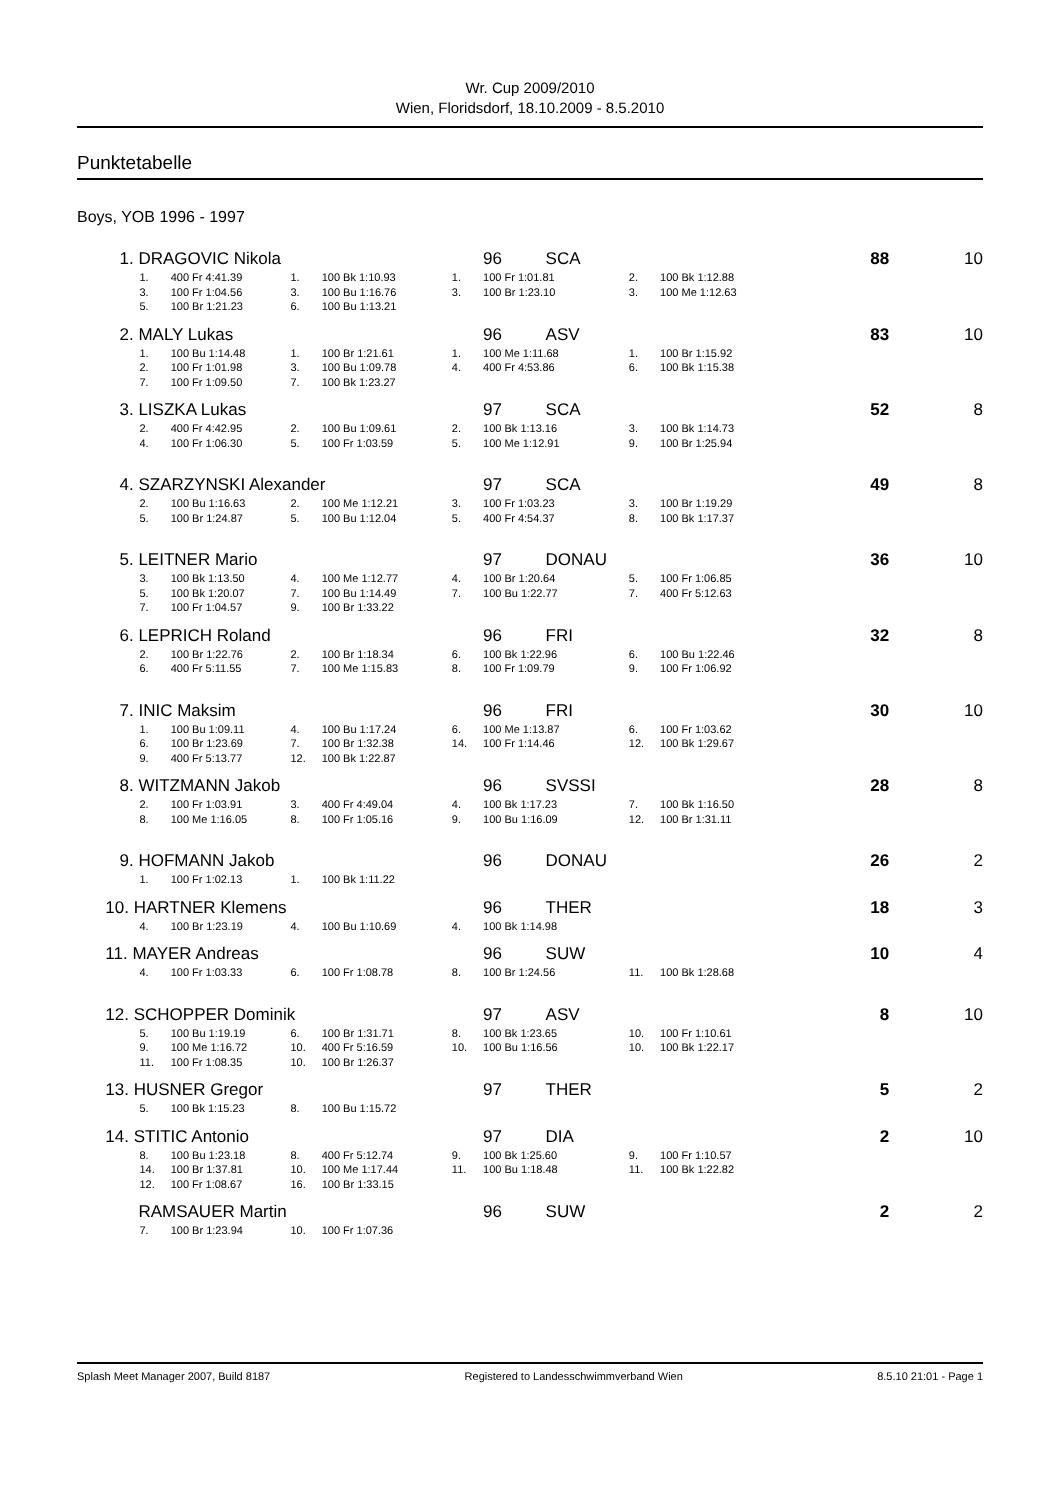Wr. Cup 2009/2010
Wien, Floridsdorf, 18.10.2009 - 8.5.2010
Punktetabelle
Boys, YOB 1996 - 1997
| 1. DRAGOVIC Nikola | | | | | | 96 | SCA | | | 88 | 10 |
| | 1. | 400 Fr 4:41.39 | 1. | 100 Bk 1:10.93 | 1. | 100 Fr 1:01.81 | | 2. | 100 Bk 1:12.88 | | |
| | 3. | 100 Fr 1:04.56 | 3. | 100 Bu 1:16.76 | 3. | 100 Br 1:23.10 | | 3. | 100 Me 1:12.63 | | |
| | 5. | 100 Br 1:21.23 | 6. | 100 Bu 1:13.21 | | | | | | | |
| 2. MALY Lukas | | | | | | 96 | ASV | | | 83 | 10 |
| | 1. | 100 Bu 1:14.48 | 1. | 100 Br 1:21.61 | 1. | 100 Me 1:11.68 | | 1. | 100 Br 1:15.92 | | |
| | 2. | 100 Fr 1:01.98 | 3. | 100 Bu 1:09.78 | 4. | 400 Fr 4:53.86 | | 6. | 100 Bk 1:15.38 | | |
| | 7. | 100 Fr 1:09.50 | 7. | 100 Bk 1:23.27 | | | | | | | |
| 3. LISZKA Lukas | | | | | | 97 | SCA | | | 52 | 8 |
| | 2. | 400 Fr 4:42.95 | 2. | 100 Bu 1:09.61 | 2. | 100 Bk 1:13.16 | | 3. | 100 Bk 1:14.73 | | |
| | 4. | 100 Fr 1:06.30 | 5. | 100 Fr 1:03.59 | 5. | 100 Me 1:12.91 | | 9. | 100 Br 1:25.94 | | |
| 4. SZARZYNSKI Alexander | | | | | | 97 | SCA | | | 49 | 8 |
| | 2. | 100 Bu 1:16.63 | 2. | 100 Me 1:12.21 | 3. | 100 Fr 1:03.23 | | 3. | 100 Br 1:19.29 | | |
| | 5. | 100 Br 1:24.87 | 5. | 100 Bu 1:12.04 | 5. | 400 Fr 4:54.37 | | 8. | 100 Bk 1:17.37 | | |
| 5. LEITNER Mario | | | | | | 97 | DONAU | | | 36 | 10 |
| | 3. | 100 Bk 1:13.50 | 4. | 100 Me 1:12.77 | 4. | 100 Br 1:20.64 | | 5. | 100 Fr 1:06.85 | | |
| | 5. | 100 Bk 1:20.07 | 7. | 100 Bu 1:14.49 | 7. | 100 Bu 1:22.77 | | 7. | 400 Fr 5:12.63 | | |
| | 7. | 100 Fr 1:04.57 | 9. | 100 Br 1:33.22 | | | | | | | |
| 6. LEPRICH Roland | | | | | | 96 | FRI | | | 32 | 8 |
| | 2. | 100 Br 1:22.76 | 2. | 100 Br 1:18.34 | 6. | 100 Bk 1:22.96 | | 6. | 100 Bu 1:22.46 | | |
| | 6. | 400 Fr 5:11.55 | 7. | 100 Me 1:15.83 | 8. | 100 Fr 1:09.79 | | 9. | 100 Fr 1:06.92 | | |
| 7. INIC Maksim | | | | | | 96 | FRI | | | 30 | 10 |
| | 1. | 100 Bu 1:09.11 | 4. | 100 Bu 1:17.24 | 6. | 100 Me 1:13.87 | | 6. | 100 Fr 1:03.62 | | |
| | 6. | 100 Br 1:23.69 | 7. | 100 Br 1:32.38 | 14. | 100 Fr 1:14.46 | | 12. | 100 Bk 1:29.67 | | |
| | 9. | 400 Fr 5:13.77 | 12. | 100 Bk 1:22.87 | | | | | | | |
| 8. WITZMANN Jakob | | | | | | 96 | SVSSI | | | 28 | 8 |
| | 2. | 100 Fr 1:03.91 | 3. | 400 Fr 4:49.04 | 4. | 100 Bk 1:17.23 | | 7. | 100 Bk 1:16.50 | | |
| | 8. | 100 Me 1:16.05 | 8. | 100 Fr 1:05.16 | 9. | 100 Bu 1:16.09 | | 12. | 100 Br 1:31.11 | | |
| 9. HOFMANN Jakob | | | | | | 96 | DONAU | | | 26 | 2 |
| | 1. | 100 Fr 1:02.13 | 1. | 100 Bk 1:11.22 | | | | | | | |
| 10. HARTNER Klemens | | | | | | 96 | THER | | | 18 | 3 |
| | 4. | 100 Br 1:23.19 | 4. | 100 Bu 1:10.69 | 4. | 100 Bk 1:14.98 | | | | | |
| 11. MAYER Andreas | | | | | | 96 | SUW | | | 10 | 4 |
| | 4. | 100 Fr 1:03.33 | 6. | 100 Fr 1:08.78 | 8. | 100 Br 1:24.56 | | 11. | 100 Bk 1:28.68 | | |
| 12. SCHOPPER Dominik | | | | | | 97 | ASV | | | 8 | 10 |
| | 5. | 100 Bu 1:19.19 | 6. | 100 Br 1:31.71 | 8. | 100 Bk 1:23.65 | | 10. | 100 Fr 1:10.61 | | |
| | 9. | 100 Me 1:16.72 | 10. | 400 Fr 5:16.59 | 10. | 100 Bu 1:16.56 | | 10. | 100 Bk 1:22.17 | | |
| | 11. | 100 Fr 1:08.35 | 10. | 100 Br 1:26.37 | | | | | | | |
| 13. HUSNER Gregor | | | | | | 97 | THER | | | 5 | 2 |
| | 5. | 100 Bk 1:15.23 | 8. | 100 Bu 1:15.72 | | | | | | | |
| 14. STITIC Antonio | | | | | | 97 | DIA | | | 2 | 10 |
| | 8. | 100 Bu 1:23.18 | 8. | 400 Fr 5:12.74 | 9. | 100 Bk 1:25.60 | | 9. | 100 Fr 1:10.57 | | |
| | 14. | 100 Br 1:37.81 | 10. | 100 Me 1:17.44 | 11. | 100 Bu 1:18.48 | | 11. | 100 Bk 1:22.82 | | |
| | 12. | 100 Fr 1:08.67 | 16. | 100 Br 1:33.15 | | | | | | | |
| RAMSAUER Martin | | | | | | 96 | SUW | | | 2 | 2 |
| | 7. | 100 Br 1:23.94 | 10. | 100 Fr 1:07.36 | | | | | | | |
Splash Meet Manager 2007, Build 8187 Registered to Landesschwimmverband Wien 8.5.10 21:01 - Page 1